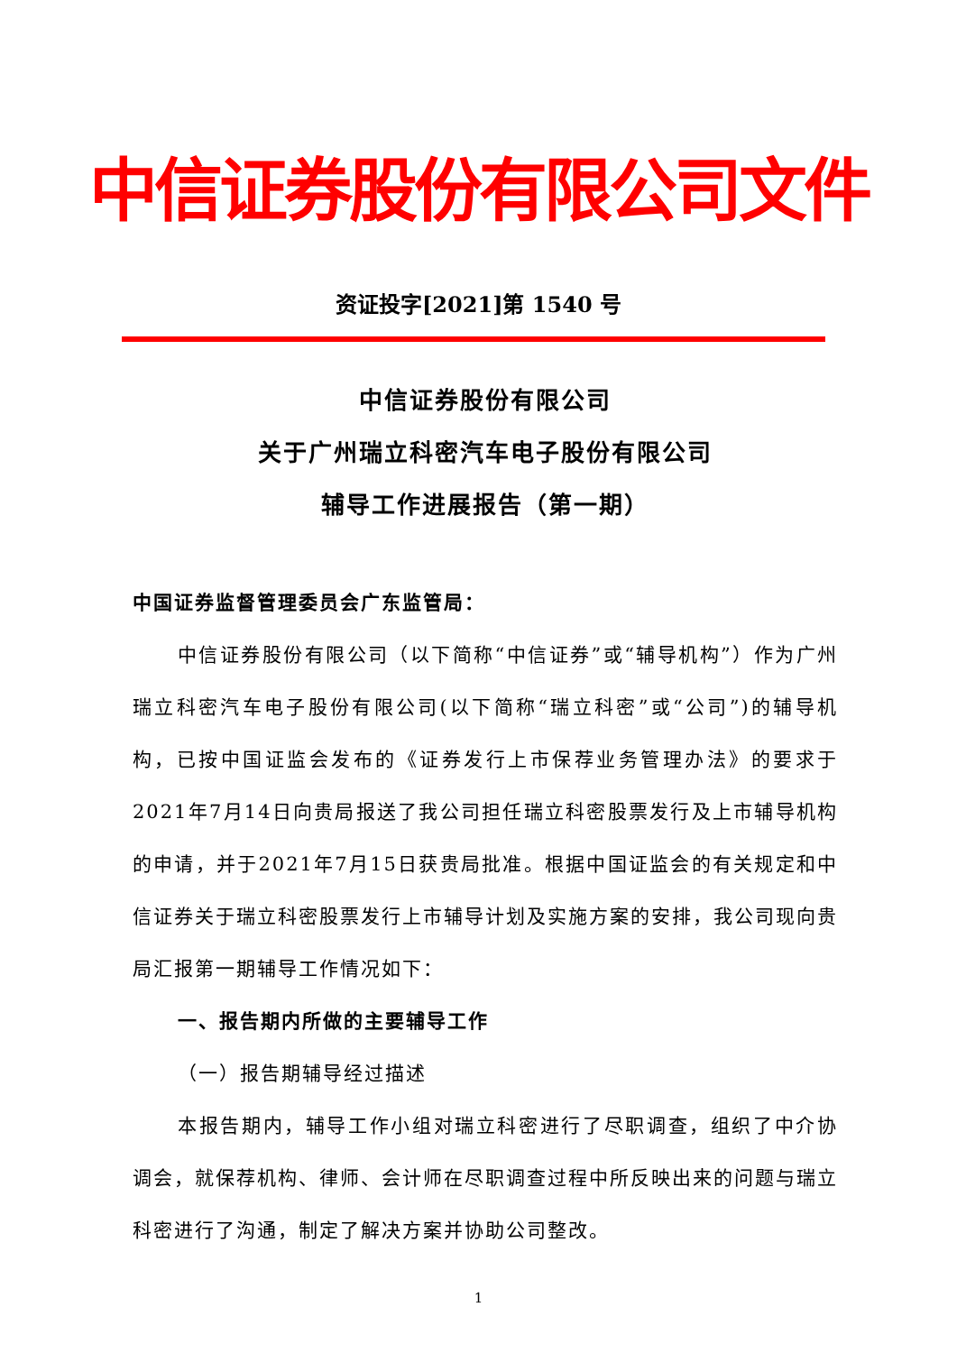中信证券股份有限公司文件
资证投字[2021]第 1540 号
中信证券股份有限公司
关于广州瑞立科密汽车电子股份有限公司
辅导工作进展报告（第一期）
中国证券监督管理委员会广东监管局：
中信证券股份有限公司（以下简称“中信证券”或“辅导机构”）作为广州瑞立科密汽车电子股份有限公司(以下简称“瑞立科密”或“公司”)的辅导机构，已按中国证监会发布的《证券发行上市保荐业务管理办法》的要求于2021年7月14日向贵局报送了我公司担任瑞立科密股票发行及上市辅导机构的申请，并于2021年7月15日获贵局批准。根据中国证监会的有关规定和中信证券关于瑞立科密股票发行上市辅导计划及实施方案的安排，我公司现向贵局汇报第一期辅导工作情况如下：
一、报告期内所做的主要辅导工作
（一）报告期辅导经过描述
本报告期内，辅导工作小组对瑞立科密进行了尽职调查，组织了中介协调会，就保荐机构、律师、会计师在尽职调查过程中所反映出来的问题与瑞立科密进行了沟通，制定了解决方案并协助公司整改。
1